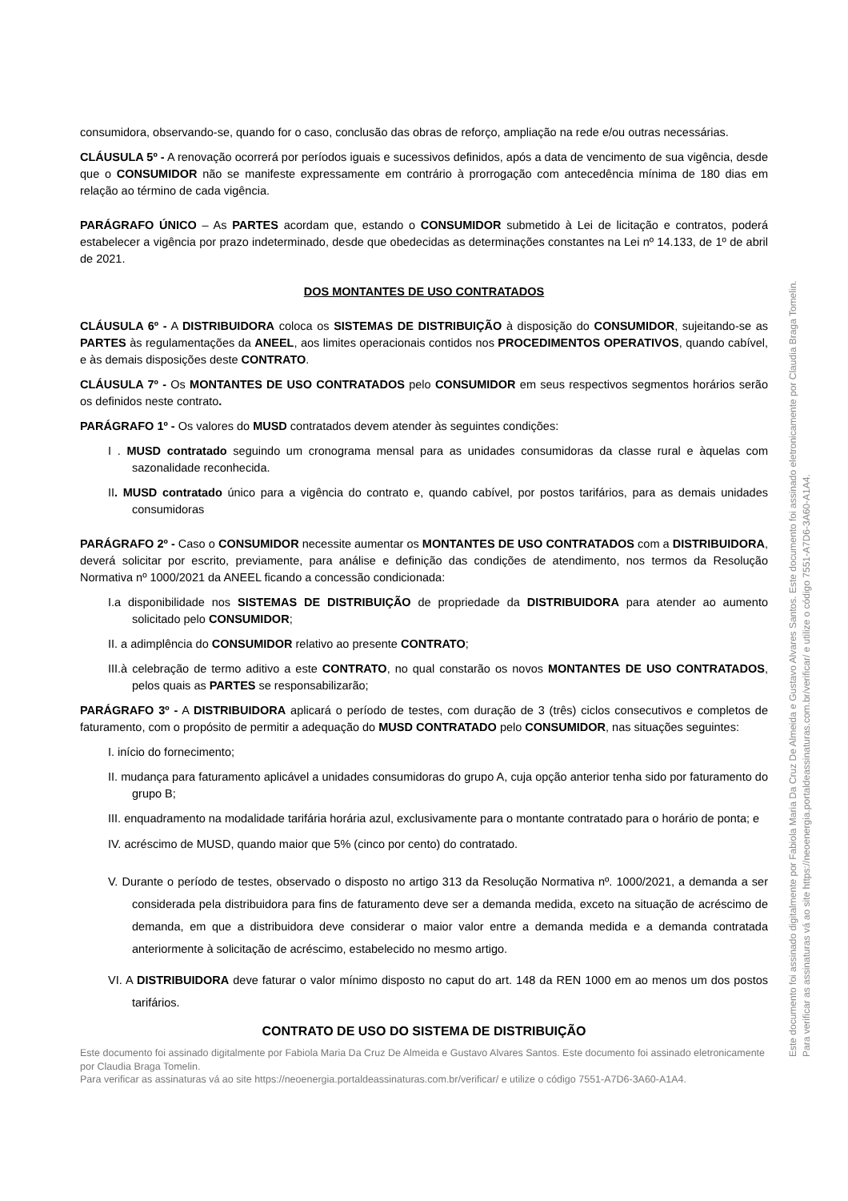consumidora, observando-se, quando for o caso, conclusão das obras de reforço, ampliação na rede e/ou outras necessárias.
CLÁUSULA 5º - A renovação ocorrerá por períodos iguais e sucessivos definidos, após a data de vencimento de sua vigência, desde que o CONSUMIDOR não se manifeste expressamente em contrário à prorrogação com antecedência mínima de 180 dias em relação ao término de cada vigência.
PARÁGRAFO ÚNICO – As PARTES acordam que, estando o CONSUMIDOR submetido à Lei de licitação e contratos, poderá estabelecer a vigência por prazo indeterminado, desde que obedecidas as determinações constantes na Lei nº 14.133, de 1º de abril de 2021.
DOS MONTANTES DE USO CONTRATADOS
CLÁUSULA 6º - A DISTRIBUIDORA coloca os SISTEMAS DE DISTRIBUIÇÃO à disposição do CONSUMIDOR, sujeitando-se as PARTES às regulamentações da ANEEL, aos limites operacionais contidos nos PROCEDIMENTOS OPERATIVOS, quando cabível, e às demais disposições deste CONTRATO.
CLÁUSULA 7º - Os MONTANTES DE USO CONTRATADOS pelo CONSUMIDOR em seus respectivos segmentos horários serão os definidos neste contrato.
PARÁGRAFO 1º - Os valores do MUSD contratados devem atender às seguintes condições:
I . MUSD contratado seguindo um cronograma mensal para as unidades consumidoras da classe rural e àquelas com sazonalidade reconhecida.
II. MUSD contratado único para a vigência do contrato e, quando cabível, por postos tarifários, para as demais unidades consumidoras
PARÁGRAFO 2º - Caso o CONSUMIDOR necessite aumentar os MONTANTES DE USO CONTRATADOS com a DISTRIBUIDORA, deverá solicitar por escrito, previamente, para análise e definição das condições de atendimento, nos termos da Resolução Normativa nº 1000/2021 da ANEEL ficando a concessão condicionada:
I.a disponibilidade nos SISTEMAS DE DISTRIBUIÇÃO de propriedade da DISTRIBUIDORA para atender ao aumento solicitado pelo CONSUMIDOR;
II. a adimplência do CONSUMIDOR relativo ao presente CONTRATO;
III.à celebração de termo aditivo a este CONTRATO, no qual constarão os novos MONTANTES DE USO CONTRATADOS, pelos quais as PARTES se responsabilizarão;
PARÁGRAFO 3º - A DISTRIBUIDORA aplicará o período de testes, com duração de 3 (três) ciclos consecutivos e completos de faturamento, com o propósito de permitir a adequação do MUSD CONTRATADO pelo CONSUMIDOR, nas situações seguintes:
I. início do fornecimento;
II. mudança para faturamento aplicável a unidades consumidoras do grupo A, cuja opção anterior tenha sido por faturamento do grupo B;
III. enquadramento na modalidade tarifária horária azul, exclusivamente para o montante contratado para o horário de ponta; e
IV. acréscimo de MUSD, quando maior que 5% (cinco por cento) do contratado.
V. Durante o período de testes, observado o disposto no artigo 313 da Resolução Normativa nº. 1000/2021, a demanda a ser considerada pela distribuidora para fins de faturamento deve ser a demanda medida, exceto na situação de acréscimo de demanda, em que a distribuidora deve considerar o maior valor entre a demanda medida e a demanda contratada anteriormente à solicitação de acréscimo, estabelecido no mesmo artigo.
VI. A DISTRIBUIDORA deve faturar o valor mínimo disposto no caput do art. 148 da REN 1000 em ao menos um dos postos tarifários.
CONTRATO DE USO DO SISTEMA DE DISTRIBUIÇÃO
Este documento foi assinado digitalmente por Fabiola Maria Da Cruz De Almeida e Gustavo Alvares Santos. Este documento foi assinado eletronicamente por Claudia Braga Tomelin.
Para verificar as assinaturas vá ao site https://neoenergia.portaldeassinaturas.com.br/verificar/ e utilize o código 7551-A7D6-3A60-A1A4.
Este documento foi assinado digitalmente por Fabiola Maria Da Cruz De Almeida e Gustavo Alvares Santos. Este documento foi assinado eletronicamente por Claudia Braga Tomelin.
Para verificar as assinaturas vá ao site https://neoenergia.portaldeassinaturas.com.br/verificar/ e utilize o código 7551-A7D6-3A60-A1A4.